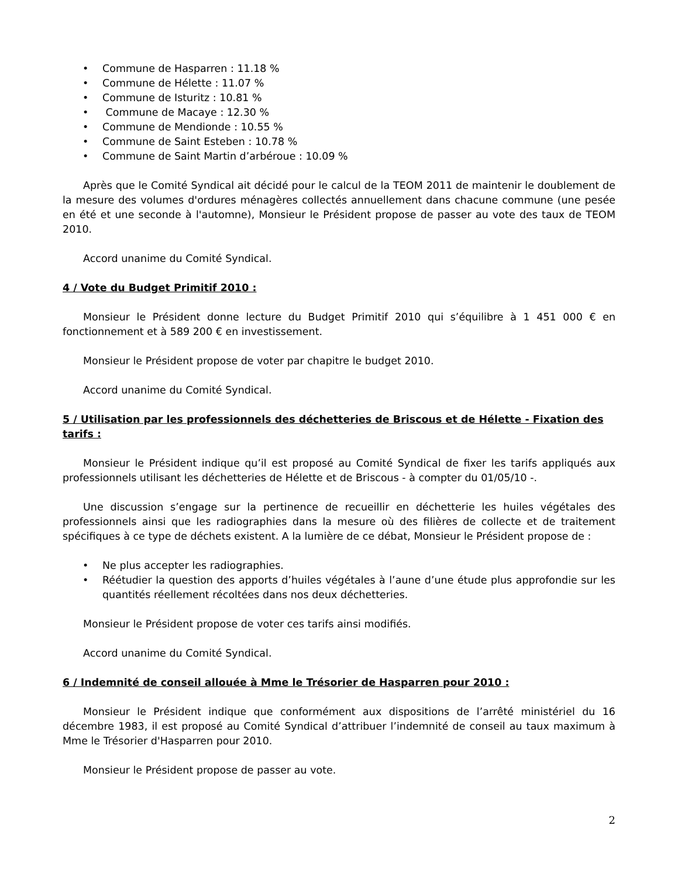• Commune de Hasparren : 11.18 %
• Commune de Hélette : 11.07 %
• Commune de Isturitz : 10.81 %
• Commune de Macaye : 12.30 %
• Commune de Mendionde : 10.55 %
• Commune de Saint Esteben : 10.78 %
• Commune de Saint Martin d’arbéroue : 10.09 %
Après que le Comité Syndical ait décidé pour le calcul de la TEOM 2011 de maintenir le doublement de la mesure des volumes d'ordures ménagères collectés annuellement dans chacune commune (une pesée en été et une seconde à l'automne), Monsieur le Président propose de passer au vote des taux de TEOM 2010.
Accord unanime du Comité Syndical.
4 / Vote du Budget Primitif 2010 :
Monsieur le Président donne lecture du Budget Primitif 2010 qui s’équilibre à 1 451 000 € en fonctionnement et à 589 200 € en investissement.
Monsieur le Président propose de voter par chapitre le budget 2010.
Accord unanime du Comité Syndical.
5 / Utilisation par les professionnels des déchetteries de Briscous et de Hélette - Fixation des tarifs :
Monsieur le Président indique qu’il est proposé au Comité Syndical de fixer les tarifs appliqués aux professionnels utilisant les déchetteries de Hélette et de Briscous - à compter du 01/05/10 -.
Une discussion s’engage sur la pertinence de recueillir en déchetterie les huiles végétales des professionnels ainsi que les radiographies dans la mesure où des filières de collecte et de traitement spécifiques à ce type de déchets existent. A la lumière de ce débat, Monsieur le Président propose de :
• Ne plus accepter les radiographies.
• Réétudier la question des apports d’huiles végétales à l’aune d’une étude plus approfondie sur les quantités réellement récoltées dans nos deux déchetteries.
Monsieur le Président propose de voter ces tarifs ainsi modifiés.
Accord unanime du Comité Syndical.
6 / Indemnité de conseil allouée à Mme le Trésorier de Hasparren pour 2010 :
Monsieur le Président indique que conformément aux dispositions de l’arrêté ministériel du 16 décembre 1983, il est proposé au Comité Syndical d’attribuer l’indemnité de conseil au taux maximum à Mme le Trésorier d'Hasparren pour 2010.
Monsieur le Président propose de passer au vote.
2